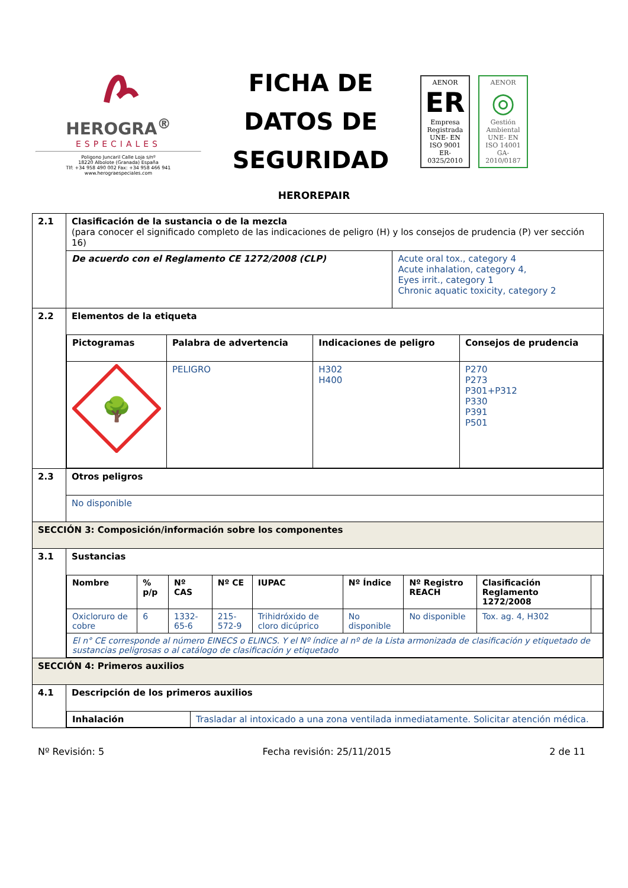HEROGRA<sup>®</sup>
ESPECIALES
Poligono Juncaril Calle Loja s/nº
18220 Albolote (Granada) España
Tlf: +34 958 490 002 Fax: +34 958 466 941
www.herograespeciales.com
FICHA DE DATOS DE SEGURIDAD
AENOR
ER
Empresa Registrada
UNE- EN ISO 9001
ER-0325/2010
AENOR
◎
Gestión Ambiental
UNE- EN ISO 14001
GA-2010/0187
HEROREPAIR
| 2.1 | Clasificación de la sustancia o de la mezcla (para conocer el significado completo de las indicaciones de peligro (H) y los consejos de prudencia (P) ver sección 16) | |
| | De acuerdo con el Reglamento CE 1272/2008 (CLP) | Acute oral tox., category 4 Acute inhalation, category 4, Eyes irrit., category 1 Chronic aquatic toxicity, category 2 |
| 2.2 | Elementos de la etiqueta / Pictogramas / Palabra de advertencia / Indicaciones de peligro / Consejos de prudencia / / 🌳 / PELIGRO / H302 H400 / P270 P273 P301+P312 P330 P391 P501 / | |
| 2.3 | Otros peligros | |
| | No disponible | |
| SECCIÓN 3: Composición/información sobre los componentes | | |
| 3.1 | Sustancias / Nombre / % p/p / Nº CAS / Nº CE / IUPAC / Nº Índice / Nº Registro REACH / Clasificación Reglamento 1272/2008 / / / Oxicloruro de cobre / 6 / 1332-65-6 / 215-572-9 / Trihidróxido de cloro dicúprico / No disponible / No disponible / Tox. ag. 4, H302 / / / El n° CE corresponde al número EINECS o ELINCS. Y el Nº índice al nº de la Lista armonizada de clasificación y etiquetado de sustancias peligrosas o al catálogo de clasificación y etiquetado / / / / / / / / / | |
| SECCIÓN 4: Primeros auxilios | | |
| 4.1 | Descripción de los primeros auxilios / Inhalación / Trasladar al intoxicado a una zona ventilada inmediatamente. Solicitar atención médica. / | |
Nº Revisión: 5 Fecha revisión: 25/11/2015 2 de 11